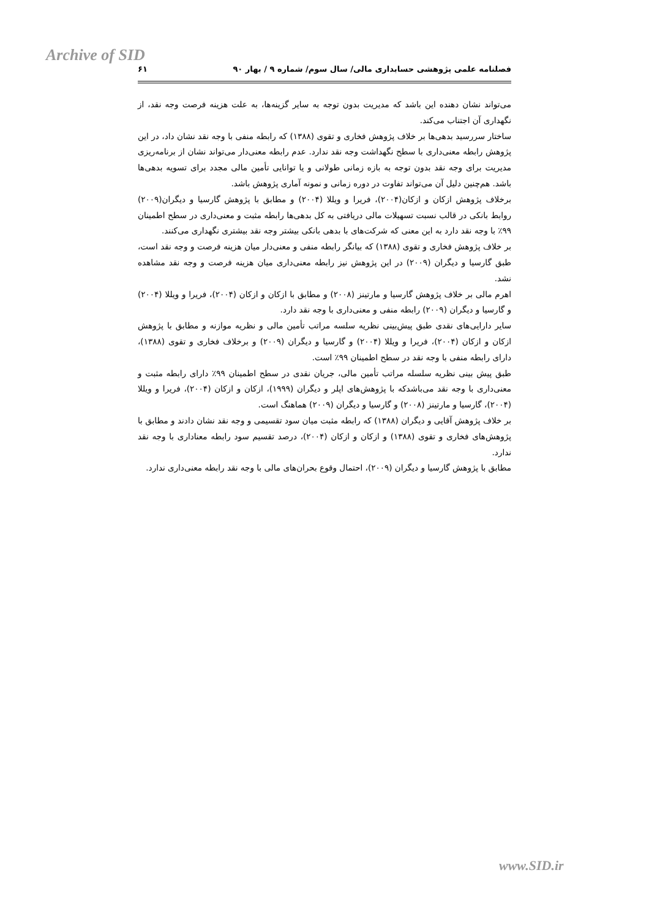Archive of SID
فصلنامه علمی پژوهشی حسابداری مالی/ سال سوم/ شماره ۹ / بهار ۹۰ ۶۱
می‌تواند نشان دهنده این باشد که مدیریت بدون توجه به سایر گزینه‌ها، به علت هزینه فرصت وجه نقد، از نگهداری آن اجتناب می‌کند.
ساختار سررسید بدهی‌ها بر خلاف پژوهش فخاری و تقوی (۱۳۸۸) که رابطه منفی با وجه نقد نشان داد، در این پژوهش رابطه معنی‌داری با سطح نگهداشت وجه نقد ندارد. عدم رابطه معنی‌دار می‌تواند نشان از برنامه‌ریزی مدیریت برای وجه نقد بدون توجه به بازه زمانی طولانی و یا توانایی تأمین مالی مجدد برای تسویه بدهی‌ها باشد. هم‌چنین دلیل آن می‌تواند تفاوت در دوره زمانی و نمونه آماری پژوهش باشد.
برخلاف پژوهش ازکان و ازکان(۲۰۰۴)، فریرا و ویللا (۲۰۰۴) و مطابق با پژوهش گارسیا و دیگران(۲۰۰۹) روابط بانکی در قالب نسبت تسهیلات مالی دریافتی به کل بدهی‌ها رابطه مثبت و معنی‌داری در سطح اطمینان ۹۹٪ با وجه نقد دارد به این معنی که شرکت‌های با بدهی بانکی بیشتر وجه نقد بیشتری نگهداری می‌کنند.
بر خلاف پژوهش فخاری و تقوی (۱۳۸۸) که بیانگر رابطه منفی و معنی‌دار میان هزینه فرصت و وجه نقد است، طبق گارسیا و دیگران (۲۰۰۹) در این پژوهش نیز رابطه معنی‌داری میان هزینه فرصت و وجه نقد مشاهده نشد.
اهرم مالی بر خلاف پژوهش گارسیا و مارتینز (۲۰۰۸) و مطابق با ازکان و ازکان (۲۰۰۴)، فریرا و ویللا (۲۰۰۴) و گارسیا و دیگران (۲۰۰۹) رابطه منفی و معنی‌داری با وجه نقد دارد.
سایر دارایی‌های نقدی طبق پیش‌بینی نظریه سلسه مراتب تأمین مالی و نظریه موازنه و مطابق با پژوهش ازکان و ازکان (۲۰۰۴)، فریرا و ویللا (۲۰۰۴) و گارسیا و دیگران (۲۰۰۹) و برخلاف فخاری و تقوی (۱۳۸۸)، دارای رابطه منفی با وجه نقد در سطح اطمینان ۹۹٪ است.
طبق پیش بینی نظریه سلسله مراتب تأمین مالی، جریان نقدی در سطح اطمینان ۹۹٪ دارای رابطه مثبت و معنی‌داری با وجه نقد می‌باشدکه با پژوهش‌های اپلر و دیگران (۱۹۹۹)، ازکان و ازکان (۲۰۰۴)، فریرا و ویللا (۲۰۰۴)، گارسیا و مارتینز (۲۰۰۸) و گارسیا و دیگران (۲۰۰۹) هماهنگ است.
بر خلاف پژوهش آقایی و دیگران (۱۳۸۸) که رابطه مثبت میان سود تقسیمی و وجه نقد نشان دادند و مطابق با پژوهش‌های فخاری و تقوی (۱۳۸۸) و ازکان و ازکان (۲۰۰۴)، درصد تقسیم سود رابطه معناداری با وجه نقد ندارد.
مطابق با پژوهش گارسیا و دیگران (۲۰۰۹)، احتمال وقوع بحران‌های مالی با وجه نقد رابطه معنی‌داری ندارد.
www.SID.ir